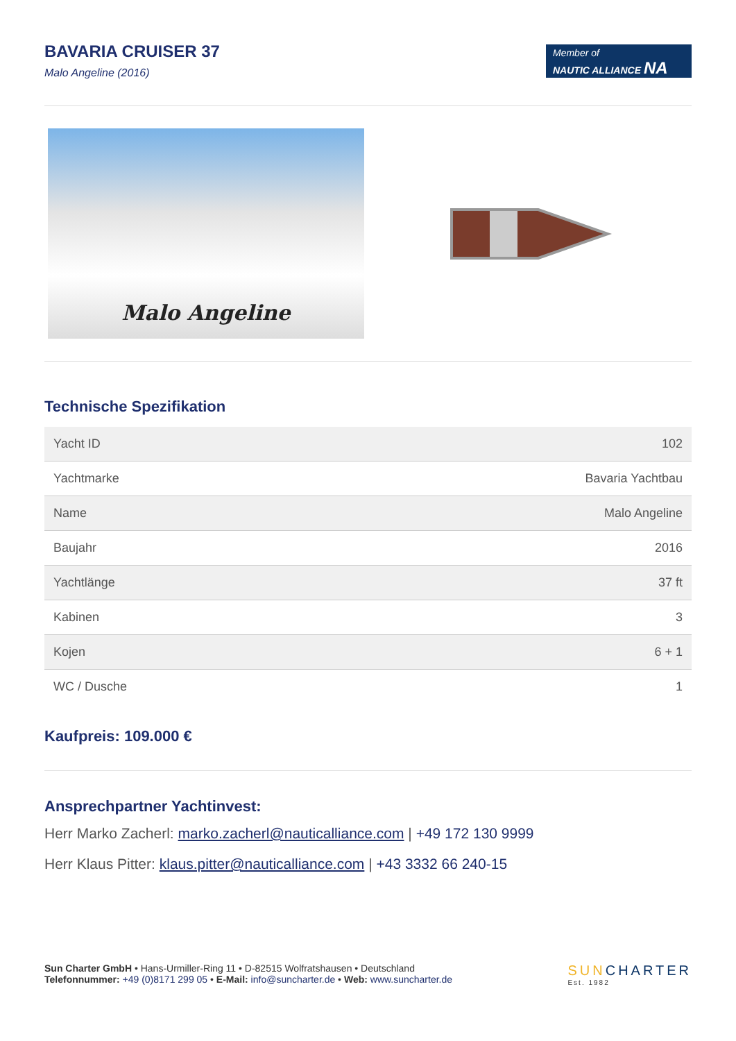BAVARIA CRUISER 37
Malo Angeline (2016)
Member of
NAUTIC ALLIANCE NA
Malo Angeline
Technische Spezifikation
| Yacht ID | 102 |
| Yachtmarke | Bavaria Yachtbau |
| Name | Malo Angeline |
| Baujahr | 2016 |
| Yachtlänge | 37 ft |
| Kabinen | 3 |
| Kojen | 6 + 1 |
| WC / Dusche | 1 |
Kaufpreis: 109.000 €
Ansprechpartner Yachtinvest:
Herr Marko Zacherl: marko.zacherl@nauticalliance.com | +49 172 130 9999
Herr Klaus Pitter: klaus.pitter@nauticalliance.com | +43 3332 66 240-15
Sun Charter GmbH • Hans-Urmiller-Ring 11 • D-82515 Wolfratshausen • Deutschland
Telefonnummer: +49 (0)8171 299 05 • E-Mail: info@suncharter.de • Web: www.suncharter.de
SUNCHARTER
Est. 1982